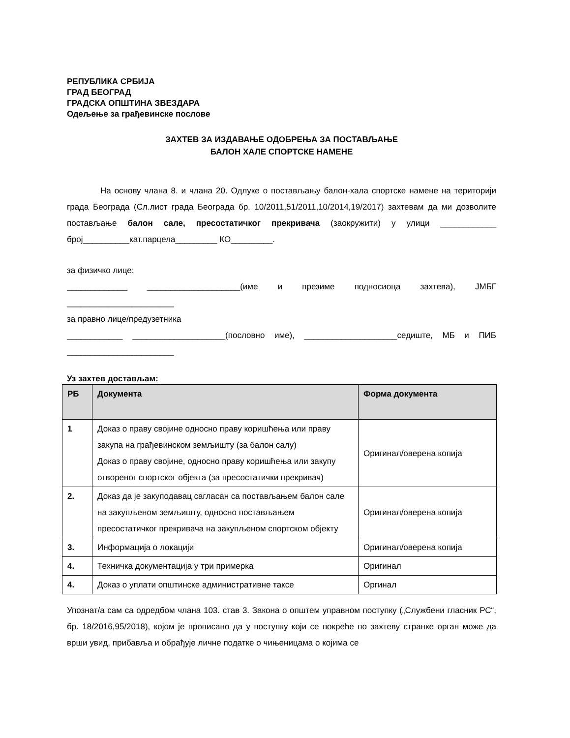РЕПУБЛИКА СРБИЈА
ГРАД БЕОГРАД
ГРАДСКА ОПШТИНА ЗВЕЗДАРА
Одељење за грађевинске послове
ЗАХТЕВ ЗА ИЗДАВАЊЕ ОДОБРЕЊА ЗА ПОСТАВЉАЊЕ
БАЛОН ХАЛЕ СПОРТСКЕ НАМЕНЕ
На основу члана 8. и члана 20. Одлуке о постављању балон-хала спортске намене на територији града Београда (Сл.лист града Београда бр. 10/2011,51/2011,10/2014,19/2017) захтевам да ми дозволите постављање балон сале, пресостатичког прекривача (заокружити) у улици ____________ број__________кат.парцела_________ КО_________.
за физичко лице:
_____________ ____________________(име и презиме подносиоца захтева), ЈМБГ _______________________
за правно лице/предузетника
____________ ____________________(пословно име), ____________________седиште, МБ и ПИБ _______________________
Уз захтев достављам:
| РБ | Документа | Форма документа |
| --- | --- | --- |
| 1 | Доказ о праву својине односно праву коришћења или праву закупа на грађевинском земљишту (за балон салу) Доказ о праву својине, односно праву коришћења или закупу отвореног спортског објекта (за пресостатички прекривач) | Оригинал/оверена копија |
| 2. | Доказ да је закуподавац сагласан са постављањем балон сале на закупљеном земљишту, односно постављањем пресостатичког прекривача на закупљеном спортском објекту | Оригинал/оверена копија |
| 3. | Информација о локацији | Оригинал/оверена копија |
| 4. | Техничка документација у три примерка | Оригинал |
| 4. | Доказ о уплати општинске административне таксе | Оргинал |
Упознат/а сам са одредбом члана 103. став 3. Закона о општем управном поступку („Службени гласник РС“, бр. 18/2016,95/2018), којом је прописано да у поступку који се покреће по захтеву странке орган може да врши увид, прибавља и обрађује личне податке о чињеницама о којима се